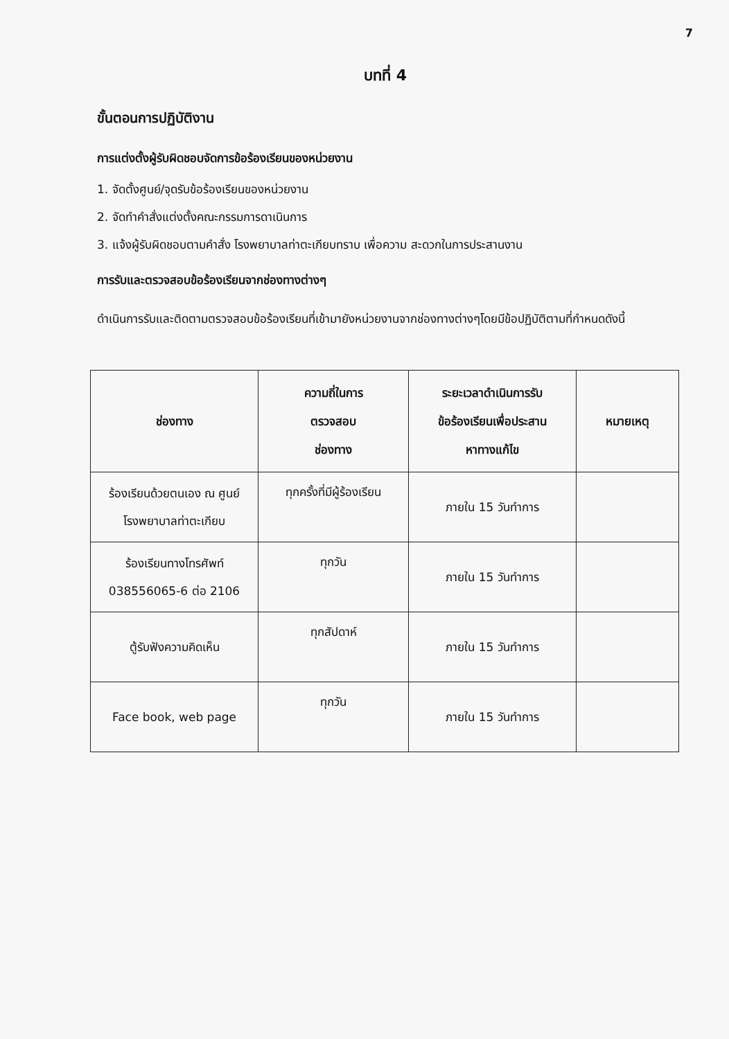7
บทที่ 4
ขั้นตอนการปฏิบัติงาน
การแต่งตั้งผู้รับผิดชอบจัดการข้อร้องเรียนของหน่วยงาน
1. จัดตั้งศูนย์/จุดรับข้อร้องเรียนของหน่วยงาน
2. จัดทำคำสั่งแต่งตั้งคณะกรรมการดาเนินการ
3. แจ้งผู้รับผิดชอบตามคำสั่ง โรงพยาบาลท่าตะเกียบทราบ เพื่อความ สะดวกในการประสานงาน
การรับและตรวจสอบข้อร้องเรียนจากช่องทางต่างๆ
ดำเนินการรับและติดตามตรวจสอบข้อร้องเรียนที่เข้ามายังหน่วยงานจากช่องทางต่างๆโดยมีข้อปฏิบัติตามที่กำหนดดังนี้
| ช่องทาง | ความถี่ในการ ตรวจสอบ ช่องทาง | ระยะเวลาดำเนินการรับ ข้อร้องเรียนเพื่อประสาน หาทางแก้ไข | หมายเหตุ |
| --- | --- | --- | --- |
| ร้องเรียนด้วยตนเอง ณ ศูนย์ โรงพยาบาลท่าตะเกียบ | ทุกครั้งที่มีผู้ร้องเรียน | ภายใน 15 วันทำการ | |
| ร้องเรียนทางโทรศัพท์ 038556065-6 ต่อ 2106 | ทุกวัน | ภายใน 15 วันทำการ | |
| ตู้รับฟังความคิดเห็น | ทุกสัปดาห์ | ภายใน 15 วันทำการ | |
| Face book, web page | ทุกวัน | ภายใน 15 วันทำการ | |